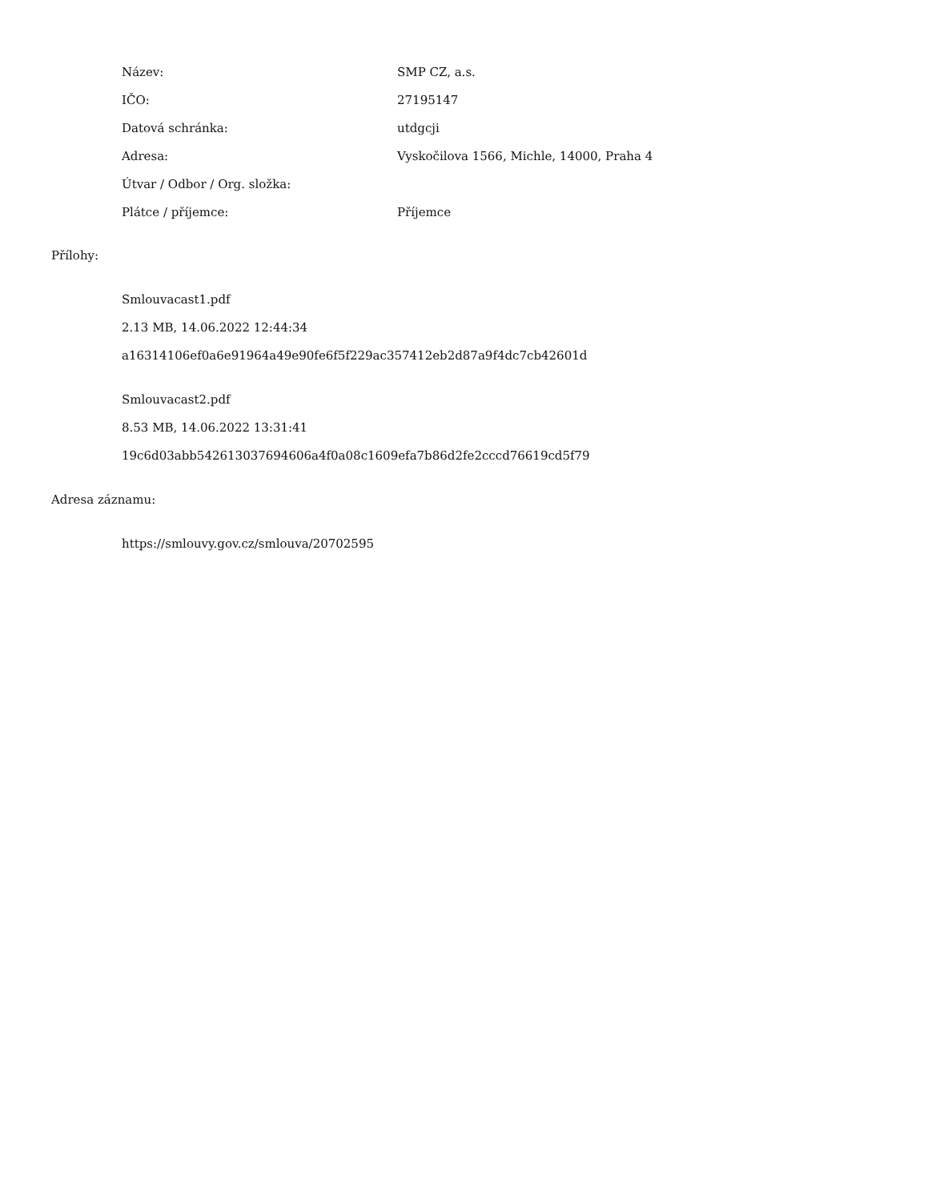| Název: | SMP CZ, a.s. |
| IČO: | 27195147 |
| Datová schránka: | utdgcji |
| Adresa: | Vyskočilova 1566, Michle, 14000, Praha 4 |
| Útvar / Odbor / Org. složka: | |
| Plátce / příjemce: | Příjemce |
Přílohy:
Smlouvacast1.pdf
2.13 MB, 14.06.2022 12:44:34
a16314106ef0a6e91964a49e90fe6f5f229ac357412eb2d87a9f4dc7cb42601d
Smlouvacast2.pdf
8.53 MB, 14.06.2022 13:31:41
19c6d03abb542613037694606a4f0a08c1609efa7b86d2fe2cccd76619cd5f79
Adresa záznamu:
https://smlouvy.gov.cz/smlouva/20702595